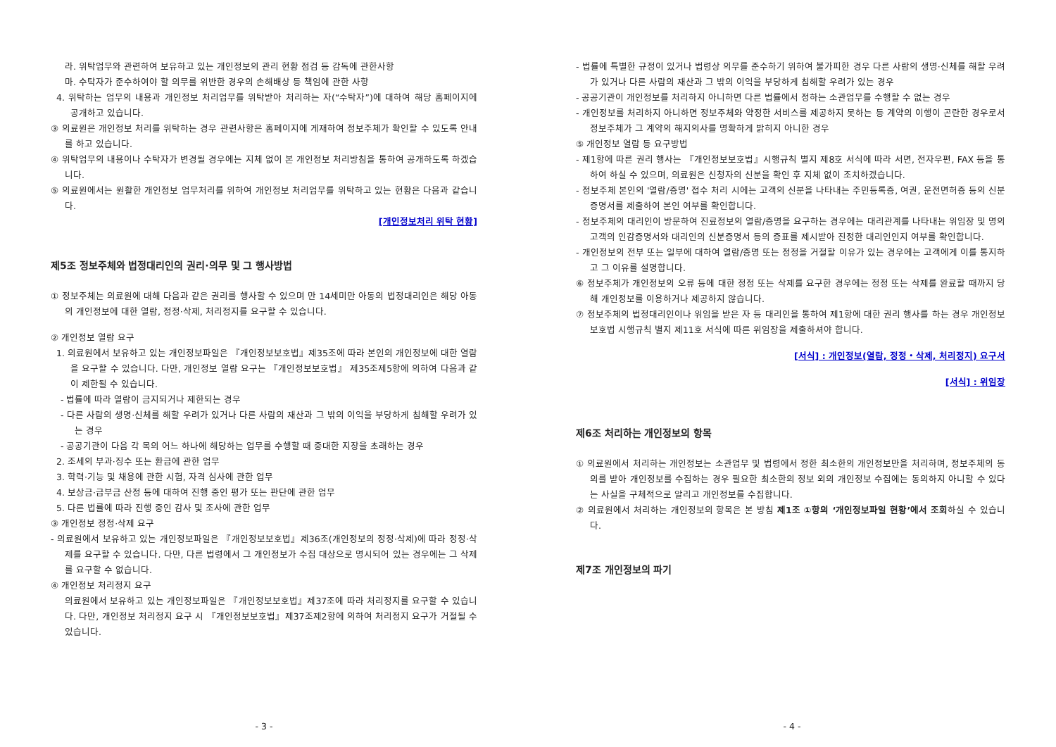라. 위탁업무와 관련하여 보유하고 있는 개인정보의 관리 현황 점검 등 감독에 관한사항
마. 수탁자가 준수하여야 할 의무를 위반한 경우의 손해배상 등 책임에 관한 사항
4. 위탁하는 업무의 내용과 개인정보 처리업무를 위탁받아 처리하는 자(“수탁자”)에 대하여 해당 홈페이지에 공개하고 있습니다.
③ 의료원은 개인정보 처리를 위탁하는 경우 관련사항은 홈페이지에 게재하여 정보주체가 확인할 수 있도록 안내를 하고 있습니다.
④ 위탁업무의 내용이나 수탁자가 변경될 경우에는 지체 없이 본 개인정보 처리방침을 통하여 공개하도록 하겠습니다.
⑤ 의료원에서는 원활한 개인정보 업무처리를 위하여 개인정보 처리업무를 위탁하고 있는 현황은 다음과 같습니다.
[개인정보처리 위탁 현황]
제5조 정보주체와 법정대리인의 권리·의무 및 그 행사방법
① 정보주체는 의료원에 대해 다음과 같은 권리를 행사할 수 있으며 만 14세미만 아동의 법정대리인은 해당 아동의 개인정보에 대한 열람, 정정·삭제, 처리정지를 요구할 수 있습니다.
② 개인정보 열람 요구
1. 의료원에서 보유하고 있는 개인정보파일은 『개인정보보호법』제35조에 따라 본인의 개인정보에 대한 열람을 요구할 수 있습니다. 다만, 개인정보 열람 요구는 『개인정보보호법』 제35조제5항에 의하여 다음과 같이 제한될 수 있습니다.
- 법률에 따라 열람이 금지되거나 제한되는 경우
- 다른 사람의 생명·신체를 해할 우려가 있거나 다른 사람의 재산과 그 밖의 이익을 부당하게 침해할 우려가 있는 경우
- 공공기관이 다음 각 목의 어느 하나에 해당하는 업무를 수행할 때 중대한 지장을 초래하는 경우
2. 조세의 부과·징수 또는 환급에 관한 업무
3. 학력·기능 및 채용에 관한 시험, 자격 심사에 관한 업무
4. 보상금·급부금 산정 등에 대하여 진행 중인 평가 또는 판단에 관한 업무
5. 다른 법률에 따라 진행 중인 감사 및 조사에 관한 업무
③ 개인정보 정정·삭제 요구
- 의료원에서 보유하고 있는 개인정보파일은 『개인정보보호법』제36조(개인정보의 정정·삭제)에 따라 정정·삭제를 요구할 수 있습니다. 다만, 다른 법령에서 그 개인정보가 수집 대상으로 명시되어 있는 경우에는 그 삭제를 요구할 수 없습니다.
④ 개인정보 처리정지 요구
의료원에서 보유하고 있는 개인정보파일은 『개인정보보호법』제37조에 따라 처리정지를 요구할 수 있습니다. 다만, 개인정보 처리정지 요구 시 『개인정보보호법』제37조제2항에 의하여 처리정지 요구가 거절될 수 있습니다.
- 3 -
- 법률에 특별한 규정이 있거나 법령상 의무를 준수하기 위하여 불가피한 경우 다른 사람의 생명·신체를 해할 우려가 있거나 다른 사람의 재산과 그 밖의 이익을 부당하게 침해할 우려가 있는 경우
- 공공기관이 개인정보를 처리하지 아니하면 다른 법률에서 정하는 소관업무를 수행할 수 없는 경우
- 개인정보를 처리하지 아니하면 정보주체와 약정한 서비스를 제공하지 못하는 등 계약의 이행이 곤란한 경우로서 정보주체가 그 계약의 해지의사를 명확하게 밝히지 아니한 경우
⑤ 개인정보 열람 등 요구방법
- 제1항에 따른 권리 행사는 『개인정보보호법』시행규칙 별지 제8호 서식에 따라 서면, 전자우편, FAX 등을 통하여 하실 수 있으며, 의료원은 신청자의 신분을 확인 후 지체 없이 조치하겠습니다.
- 정보주체 본인의 '열람/증명' 접수 처리 시에는 고객의 신분을 나타내는 주민등록증, 여권, 운전면허증 등의 신분증명서를 제출하여 본인 여부를 확인합니다.
- 정보주체의 대리인이 방문하여 진료정보의 열람/증명을 요구하는 경우에는 대리관계를 나타내는 위임장 및 명의 고객의 인감증명서와 대리인의 신분증명서 등의 증표를 제시받아 진정한 대리인인지 여부를 확인합니다.
- 개인정보의 전부 또는 일부에 대하여 열람/증명 또는 정정을 거절할 이유가 있는 경우에는 고객에게 이를 통지하고 그 이유를 설명합니다.
⑥ 정보주체가 개인정보의 오류 등에 대한 정정 또는 삭제를 요구한 경우에는 정정 또는 삭제를 완료할 때까지 당해 개인정보를 이용하거나 제공하지 않습니다.
⑦ 정보주체의 법정대리인이나 위임을 받은 자 등 대리인을 통하여 제1항에 대한 권리 행사를 하는 경우 개인정보 보호법 시행규칙 별지 제11호 서식에 따른 위임장을 제출하셔야 합니다.
[서식] : 개인정보(열람, 정정・삭제, 처리정지) 요구서
[서식] : 위임장
제6조 처리하는 개인정보의 항목
① 의료원에서 처리하는 개인정보는 소관업무 및 법령에서 정한 최소한의 개인정보만을 처리하며, 정보주체의 동의를 받아 개인정보를 수집하는 경우 필요한 최소한의 정보 외의 개인정보 수집에는 동의하지 아니할 수 있다는 사실을 구체적으로 알리고 개인정보를 수집합니다.
② 의료원에서 처리하는 개인정보의 항목은 본 방침 제1조 ①항의 ‘개인정보파일 현황’에서 조회하실 수 있습니다.
제7조 개인정보의 파기
- 4 -